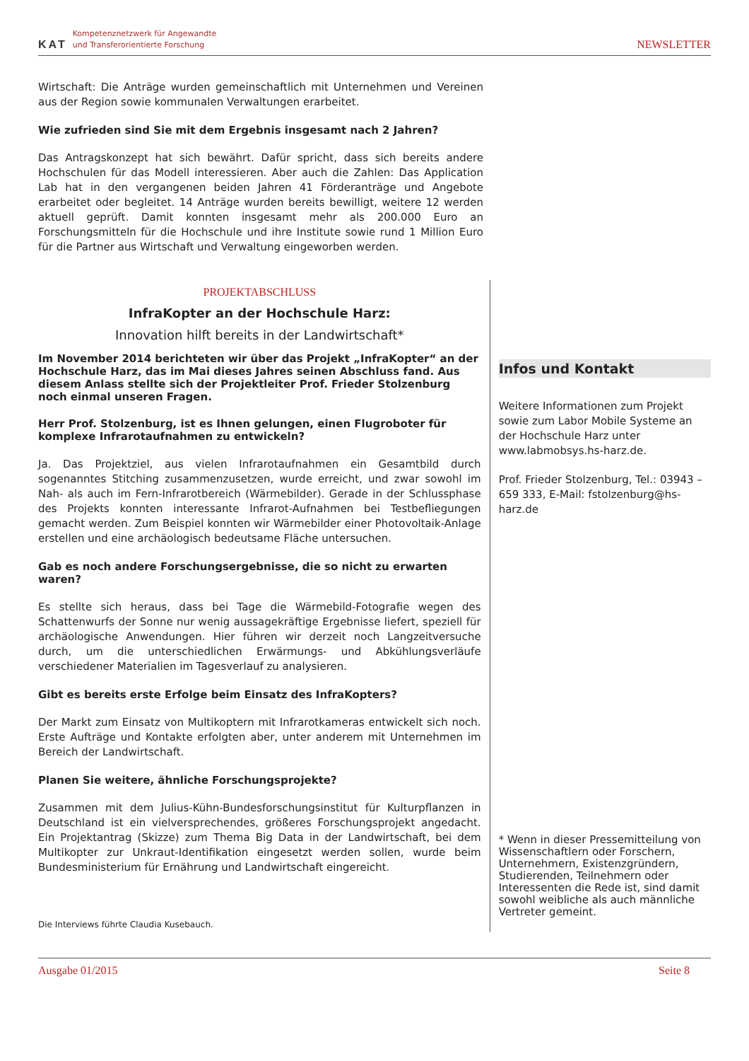KAT
Kompetenznetzwerk für Angewandte
und Transferorientierte Forschung
NEWSLETTER
Wirtschaft: Die Anträge wurden gemeinschaftlich mit Unternehmen und Vereinen aus der Region sowie kommunalen Verwaltungen erarbeitet.
Wie zufrieden sind Sie mit dem Ergebnis insgesamt nach 2 Jahren?
Das Antragskonzept hat sich bewährt. Dafür spricht, dass sich bereits andere Hochschulen für das Modell interessieren. Aber auch die Zahlen: Das Application Lab hat in den vergangenen beiden Jahren 41 Förderanträge und Angebote erarbeitet oder begleitet. 14 Anträge wurden bereits bewilligt, weitere 12 werden aktuell geprüft. Damit konnten insgesamt mehr als 200.000 Euro an Forschungsmitteln für die Hochschule und ihre Institute sowie rund 1 Million Euro für die Partner aus Wirtschaft und Verwaltung eingeworben werden.
PROJEKTABSCHLUSS
InfraKopter an der Hochschule Harz:
Innovation hilft bereits in der Landwirtschaft*
Im November 2014 berichteten wir über das Projekt „InfraKopter“ an der Hochschule Harz, das im Mai dieses Jahres seinen Abschluss fand. Aus diesem Anlass stellte sich der Projektleiter Prof. Frieder Stolzenburg noch einmal unseren Fragen.
Herr Prof. Stolzenburg, ist es Ihnen gelungen, einen Flugroboter für komplexe Infrarotaufnahmen zu entwickeln?
Ja. Das Projektziel, aus vielen Infrarotaufnahmen ein Gesamtbild durch sogenanntes Stitching zusammenzusetzen, wurde erreicht, und zwar sowohl im Nah- als auch im Fern-Infrarotbereich (Wärmebilder). Gerade in der Schlussphase des Projekts konnten interessante Infrarot-Aufnahmen bei Testbefliegungen gemacht werden. Zum Beispiel konnten wir Wärmebilder einer Photovoltaik-Anlage erstellen und eine archäologisch bedeutsame Fläche untersuchen.
Gab es noch andere Forschungsergebnisse, die so nicht zu erwarten waren?
Es stellte sich heraus, dass bei Tage die Wärmebild-Fotografie wegen des Schattenwurfs der Sonne nur wenig aussagekräftige Ergebnisse liefert, speziell für archäologische Anwendungen. Hier führen wir derzeit noch Langzeitversuche durch, um die unterschiedlichen Erwärmungs- und Abkühlungsverläufe verschiedener Materialien im Tagesverlauf zu analysieren.
Gibt es bereits erste Erfolge beim Einsatz des InfraKopters?
Der Markt zum Einsatz von Multikoptern mit Infrarotkameras entwickelt sich noch. Erste Aufträge und Kontakte erfolgten aber, unter anderem mit Unternehmen im Bereich der Landwirtschaft.
Planen Sie weitere, ähnliche Forschungsprojekte?
Zusammen mit dem Julius-Kühn-Bundesforschungsinstitut für Kulturpflanzen in Deutschland ist ein vielversprechendes, größeres Forschungsprojekt angedacht. Ein Projektantrag (Skizze) zum Thema Big Data in der Landwirtschaft, bei dem Multikopter zur Unkraut-Identifikation eingesetzt werden sollen, wurde beim Bundesministerium für Ernährung und Landwirtschaft eingereicht.
Die Interviews führte Claudia Kusebauch.
Infos und Kontakt
Weitere Informationen zum Projekt sowie zum Labor Mobile Systeme an der Hochschule Harz unter www.labmobsys.hs-harz.de.
Prof. Frieder Stolzenburg, Tel.: 03943 – 659 333, E-Mail: fstolzenburg@hs-harz.de
* Wenn in dieser Pressemitteilung von Wissenschaftlern oder Forschern, Unternehmern, Existenzgründern, Studierenden, Teilnehmern oder Interessenten die Rede ist, sind damit sowohl weibliche als auch männliche Vertreter gemeint.
Ausgabe 01/2015 Seite 8